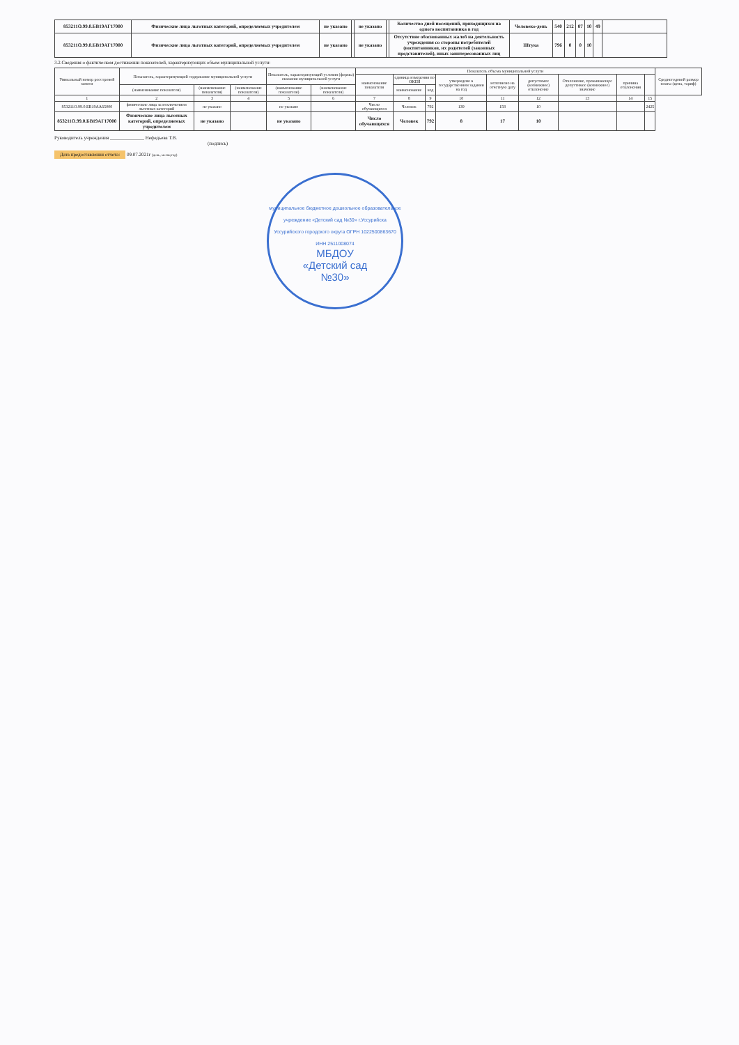| 853211О.99.0.БВ19АГ17000 | Физические лица льготных категорий, определяемых учредителем | не указано | | не указано | | Количество дней посещений, приходящихся на одного воспитанника в год | Человеко-день | 540 | 212 | 87 | 10 | 49 | |
| 853211О.99.0.БВ19АГ17000 | Физические лица льготных категорий, определяемых учредителем | не указано | | не указано | | Отсутствие обоснованных жалоб на деятельность учреждения со стороны потребителей (воспитанников, их родителей (законных представителей), иных заинтересованных лиц | Штука | 796 | 0 | 0 | 10 | | |
3.2.Сведения о фактическом достижении показателей, характеризующих объем муниципальной услуги:
| Уникальный номер реестровой записи | Показатель, характеризующий содержание муниципальной услуги | | | Показатель, характеризующий условия (формы) оказания муниципальной услуги | | Показатель объема муниципальной услуги | | | | | | | | | Среднегодовой размер платы (цена, тариф) |
| --- | --- | --- | --- | --- | --- | --- | --- | --- | --- | --- | --- | --- | --- | --- | --- |
| | | | | | | наименование показателя | единица измерения по ОКЕИ | | утверждено в государственном задании на год | исполнено на отчетную дату | допустимое (возможное) отклонение | Отклонение, превышающее допустимое (возможное) значение | причина отклонения | | |
| | (наименование показателя) | (наименование показателя) | (наименование показателя) | (наименование показателя) | (наименование показателя) | | наименование | код | | | | | | | |
| 1 | 2 | 3 | 4 | 5 | 6 | 7 | 8 | 9 | 10 | 11 | 12 | 13 | 14 | 15 | |
| 853211О.99.0.БВ19АА65000 | физические лица за исключением льготных категорий | не указано | | не указано | | Число обучающихся | Человек | 792 | 139 | 158 | 10 | | | 2425 | |
| 853211О.99.0.БВ19АГ17000 | Физические лица льготных категорий, определяемых учредителем | не указано | | не указано | | Число обучающихся | Человек | 792 | 8 | 17 | 10 | | | | |
Руководитель учреждения ______________ Нефедьева Т.В.
(подпись)
Дата предоставления отчета: 09.07.2021г (день, месяц год)
муниципальное бюджетное дошкольное образовательное учреждение «Детский сад №30» г.Уссурийска Уссурийского городского округа ОГРН 1022500863670 ИНН 2511008074
МБДОУ
«Детский сад
№30»